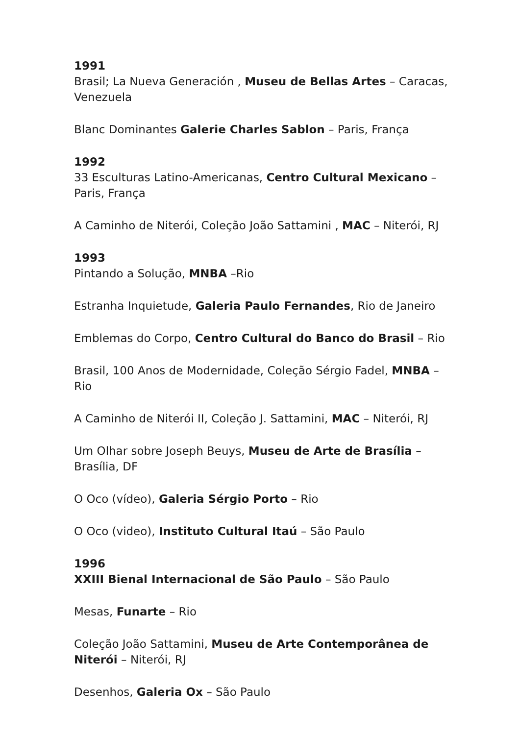1991
Brasil; La Nueva Generación , Museu de Bellas Artes – Caracas, Venezuela
Blanc Dominantes Galerie Charles Sablon – Paris, França
1992
33 Esculturas Latino-Americanas, Centro Cultural Mexicano – Paris, França
A Caminho de Niterói, Coleção João Sattamini , MAC – Niterói, RJ
1993
Pintando a Solução, MNBA –Rio
Estranha Inquietude, Galeria Paulo Fernandes, Rio de Janeiro
Emblemas do Corpo, Centro Cultural do Banco do Brasil – Rio
Brasil, 100 Anos de Modernidade, Coleção Sérgio Fadel, MNBA – Rio
A Caminho de Niterói II, Coleção J. Sattamini, MAC – Niterói, RJ
Um Olhar sobre Joseph Beuys, Museu de Arte de Brasília – Brasília, DF
O Oco (vídeo), Galeria Sérgio Porto – Rio
O Oco (video), Instituto Cultural Itaú – São Paulo
1996
XXIII Bienal Internacional de São Paulo – São Paulo
Mesas, Funarte – Rio
Coleção João Sattamini, Museu de Arte Contemporânea de Niterói – Niterói, RJ
Desenhos, Galeria Ox – São Paulo